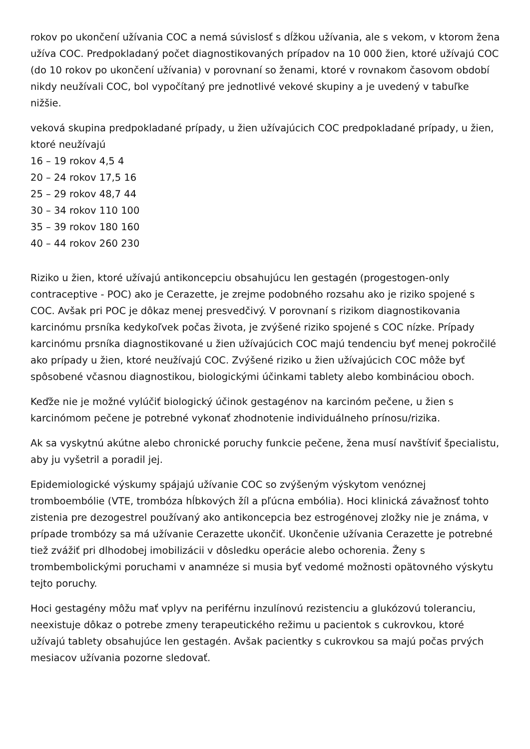rokov po ukončení užívania COC a nemá súvislosť s dĺžkou užívania, ale s vekom, v ktorom žena užíva COC. Predpokladaný počet diagnostikovaných prípadov na 10 000 žien, ktoré užívajú COC (do 10 rokov po ukončení užívania) v porovnaní so ženami, ktoré v rovnakom časovom období nikdy neužívali COC, bol vypočítaný pre jednotlivé vekové skupiny a je uvedený v tabuľke nižšie.
veková skupina predpokladané prípady, u žien užívajúcich COC predpokladané prípady, u žien, ktoré neužívajú
16 – 19 rokov 4,5 4
20 – 24 rokov 17,5 16
25 – 29 rokov 48,7 44
30 – 34 rokov 110 100
35 – 39 rokov 180 160
40 – 44 rokov 260 230
Riziko u žien, ktoré užívajú antikoncepciu obsahujúcu len gestagén (progestogen-only contraceptive - POC) ako je Cerazette, je zrejme podobného rozsahu ako je riziko spojené s COC. Avšak pri POC je dôkaz menej presvedčivý. V porovnaní s rizikom diagnostikovania karcinómu prsníka kedykoľvek počas života, je zvýšené riziko spojené s COC nízke. Prípady karcinómu prsníka diagnostikované u žien užívajúcich COC majú tendenciu byť menej pokročilé ako prípady u žien, ktoré neužívajú COC. Zvýšené riziko u žien užívajúcich COC môže byť spôsobené včasnou diagnostikou, biologickými účinkami tablety alebo kombináciou oboch.
Keďže nie je možné vylúčiť biologický účinok gestagénov na karcinóm pečene, u žien s karcinómom pečene je potrebné vykonať zhodnotenie individuálneho prínosu/rizika.
Ak sa vyskytnú akútne alebo chronické poruchy funkcie pečene, žena musí navštíviť špecialistu, aby ju vyšetril a poradil jej.
Epidemiologické výskumy spájajú užívanie COC so zvýšeným výskytom venóznej tromboembólie (VTE, trombóza hĺbkových žíl a pľúcna embólia). Hoci klinická závažnosť tohto zistenia pre dezogestrel používaný ako antikoncepcia bez estrogénovej zložky nie je známa, v prípade trombózy sa má užívanie Cerazette ukončiť. Ukončenie užívania Cerazette je potrebné tiež zvážiť pri dlhodobej imobilizácii v dôsledku operácie alebo ochorenia. Ženy s trombembolickými poruchami v anamnéze si musia byť vedomé možnosti opätovného výskytu tejto poruchy.
Hoci gestagény môžu mať vplyv na periférnu inzulínovú rezistenciu a glukózovú toleranciu, neexistuje dôkaz o potrebe zmeny terapeutického režimu u pacientok s cukrovkou, ktoré užívajú tablety obsahujúce len gestagén. Avšak pacientky s cukrovkou sa majú počas prvých mesiacov užívania pozorne sledovať.